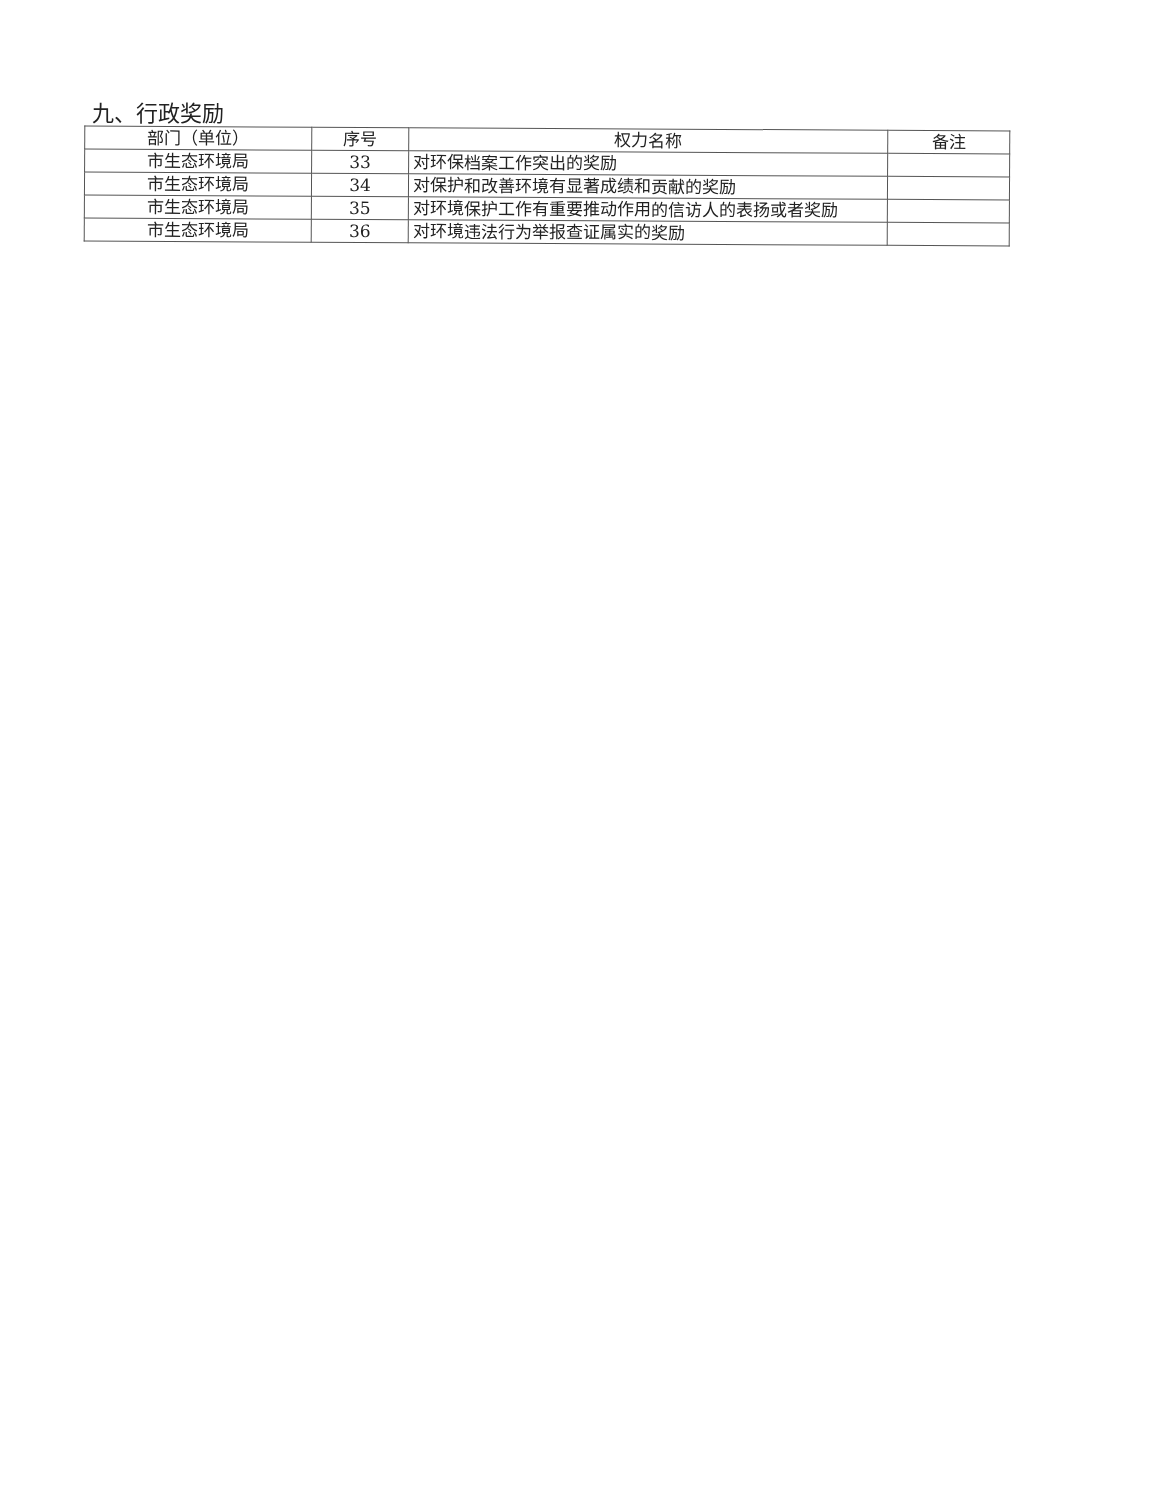九、行政奖励
| 部门（单位） | 序号 | 权力名称 | 备注 |
| --- | --- | --- | --- |
| 市生态环境局 | 33 | 对环保档案工作突出的奖励 | |
| 市生态环境局 | 34 | 对保护和改善环境有显著成绩和贡献的奖励 | |
| 市生态环境局 | 35 | 对环境保护工作有重要推动作用的信访人的表扬或者奖励 | |
| 市生态环境局 | 36 | 对环境违法行为举报查证属实的奖励 | |